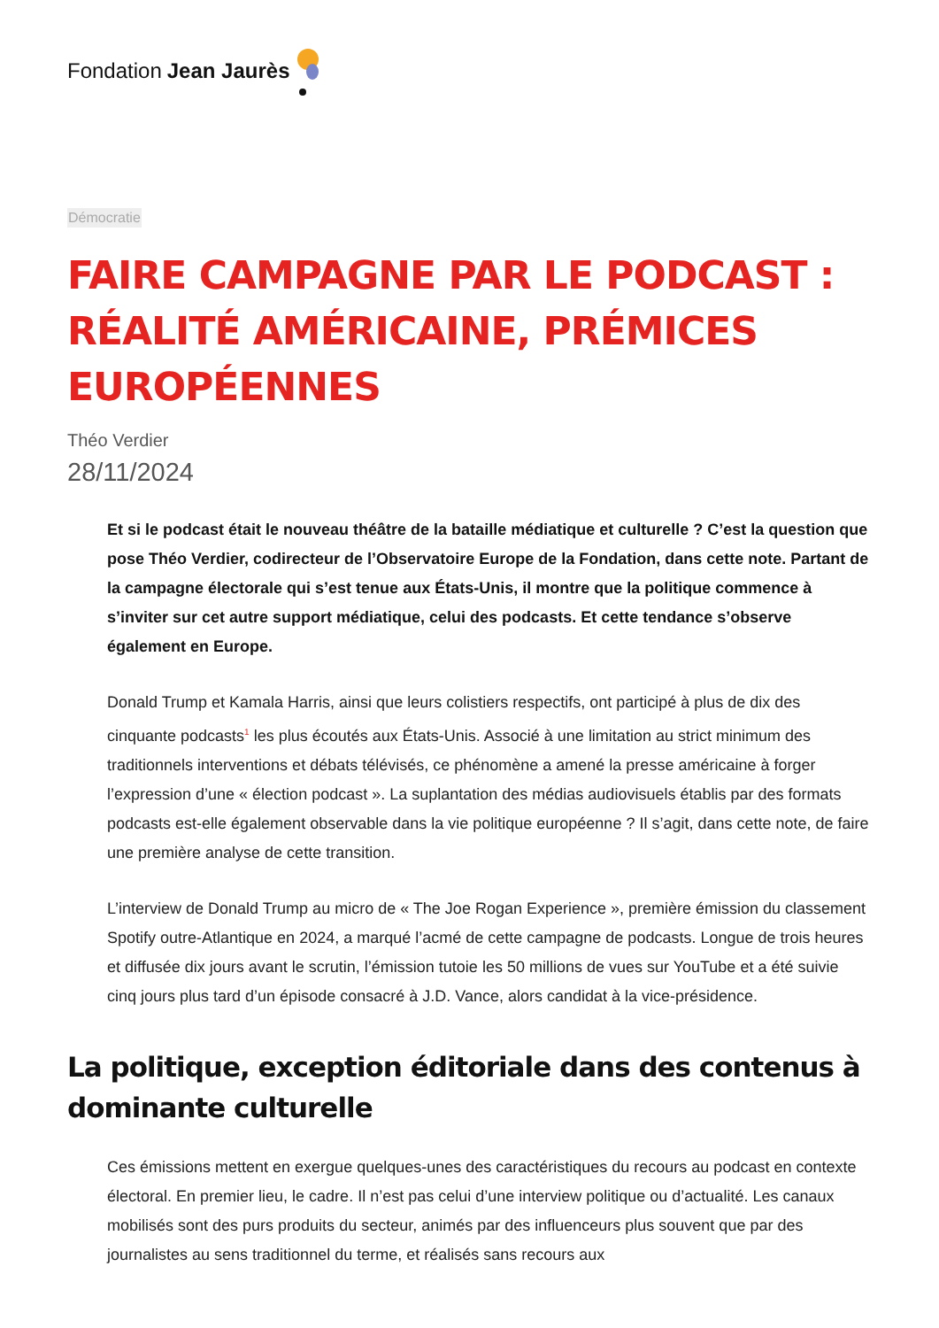Fondation Jean Jaurès
Démocratie
FAIRE CAMPAGNE PAR LE PODCAST :
RÉALITÉ AMÉRICAINE, PRÉMICES
EUROPÉENNES
Théo Verdier
28/11/2024
Et si le podcast était le nouveau théâtre de la bataille médiatique et culturelle ? C’est la question que pose Théo Verdier, codirecteur de l’Observatoire Europe de la Fondation, dans cette note. Partant de la campagne électorale qui s’est tenue aux États-Unis, il montre que la politique commence à s’inviter sur cet autre support médiatique, celui des podcasts. Et cette tendance s’observe également en Europe.
Donald Trump et Kamala Harris, ainsi que leurs colistiers respectifs, ont participé à plus de dix des cinquante podcasts<sup>1</sup> les plus écoutés aux États-Unis. Associé à une limitation au strict minimum des traditionnels interventions et débats télévisés, ce phénomène a amené la presse américaine à forger l’expression d’une « élection podcast ». La suplantation des médias audiovisuels établis par des formats podcasts est-elle également observable dans la vie politique européenne ? Il s’agit, dans cette note, de faire une première analyse de cette transition.
L’interview de Donald Trump au micro de « The Joe Rogan Experience », première émission du classement Spotify outre-Atlantique en 2024, a marqué l’acmé de cette campagne de podcasts. Longue de trois heures et diffusée dix jours avant le scrutin, l’émission tutoie les 50 millions de vues sur YouTube et a été suivie cinq jours plus tard d’un épisode consacré à J.D. Vance, alors candidat à la vice-présidence.
La politique, exception éditoriale dans des contenus à dominante culturelle
Ces émissions mettent en exergue quelques-unes des caractéristiques du recours au podcast en contexte électoral. En premier lieu, le cadre. Il n’est pas celui d’une interview politique ou d’actualité. Les canaux mobilisés sont des purs produits du secteur, animés par des influenceurs plus souvent que par des journalistes au sens traditionnel du terme, et réalisés sans recours aux